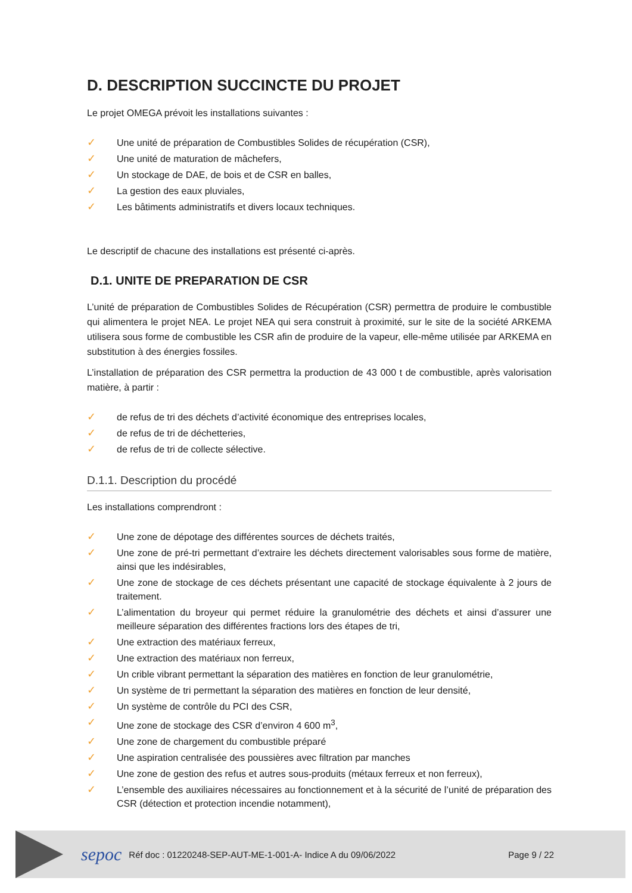D. DESCRIPTION SUCCINCTE DU PROJET
Le projet OMEGA prévoit les installations suivantes :
✓ Une unité de préparation de Combustibles Solides de récupération (CSR),
✓ Une unité de maturation de mâchefers,
✓ Un stockage de DAE, de bois et de CSR en balles,
✓ La gestion des eaux pluviales,
✓ Les bâtiments administratifs et divers locaux techniques.
Le descriptif de chacune des installations est présenté ci-après.
D.1. UNITE DE PREPARATION DE CSR
L’unité de préparation de Combustibles Solides de Récupération (CSR) permettra de produire le combustible qui alimentera le projet NEA. Le projet NEA qui sera construit à proximité, sur le site de la société ARKEMA utilisera sous forme de combustible les CSR afin de produire de la vapeur, elle-même utilisée par ARKEMA en substitution à des énergies fossiles.
L’installation de préparation des CSR permettra la production de 43 000 t de combustible, après valorisation matière, à partir :
✓ de refus de tri des déchets d’activité économique des entreprises locales,
✓ de refus de tri de déchetteries,
✓ de refus de tri de collecte sélective.
D.1.1. Description du procédé
Les installations comprendront :
✓ Une zone de dépotage des différentes sources de déchets traités,
✓ Une zone de pré-tri permettant d’extraire les déchets directement valorisables sous forme de matière, ainsi que les indésirables,
✓ Une zone de stockage de ces déchets présentant une capacité de stockage équivalente à 2 jours de traitement.
✓ L’alimentation du broyeur qui permet réduire la granulométrie des déchets et ainsi d’assurer une meilleure séparation des différentes fractions lors des étapes de tri,
✓ Une extraction des matériaux ferreux,
✓ Une extraction des matériaux non ferreux,
✓ Un crible vibrant permettant la séparation des matières en fonction de leur granulométrie,
✓ Un système de tri permettant la séparation des matières en fonction de leur densité,
✓ Un système de contrôle du PCI des CSR,
✓ Une zone de stockage des CSR d’environ 4 600 m<sup>3</sup>,
✓ Une zone de chargement du combustible préparé
✓ Une aspiration centralisée des poussières avec filtration par manches
✓ Une zone de gestion des refus et autres sous-produits (métaux ferreux et non ferreux),
✓ L’ensemble des auxiliaires nécessaires au fonctionnement et à la sécurité de l’unité de préparation des CSR (détection et protection incendie notamment),
sepoc Réf doc : 01220248-SEP-AUT-ME-1-001-A- Indice A du 09/06/2022 Page 9 / 22